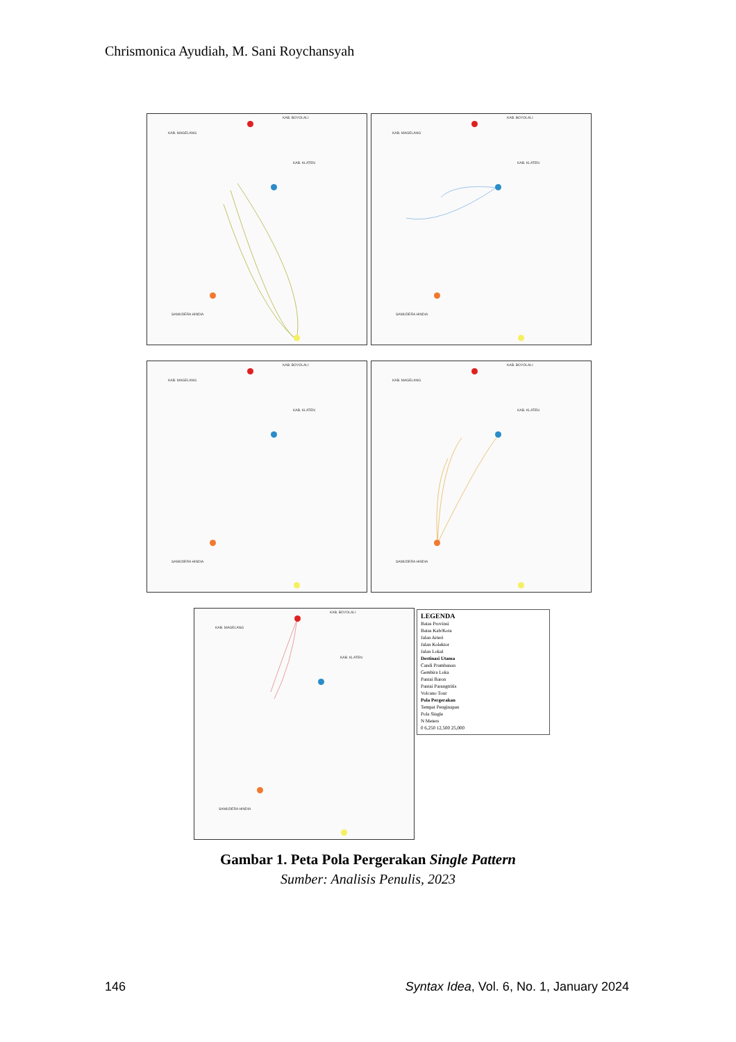Chrismonica Ayudiah, M. Sani Roychansyah
KAB. MAGELANG
KAB. BOYOLALI
KAB. KLATEN
SAMUDERA HINDIA
KAB. MAGELANG
KAB. BOYOLALI
KAB. KLATEN
SAMUDERA HINDIA
KAB. MAGELANG
KAB. BOYOLALI
KAB. KLATEN
SAMUDERA HINDIA
KAB. MAGELANG
KAB. BOYOLALI
KAB. KLATEN
SAMUDERA HINDIA
KAB. MAGELANG
KAB. BOYOLALI
KAB. KLATEN
SAMUDERA HINDIA
LEGENDA
Batas Provinsi
Batas Kab/Kota
Jalan Arteri
Jalan Kolektor
Jalan Lokal
Destinasi Utama
Candi Prambanan
Gembira Loka
Pantai Baron
Pantai Parangtritis
Volcano Tour
Pola Pergerakan
Tempat Penginapan
Pola Single
N Meters
0 6,250 12,500 25,000
Gambar 1. Peta Pola Pergerakan Single Pattern
Sumber: Analisis Penulis, 2023
146 Syntax Idea, Vol. 6, No. 1, January 2024